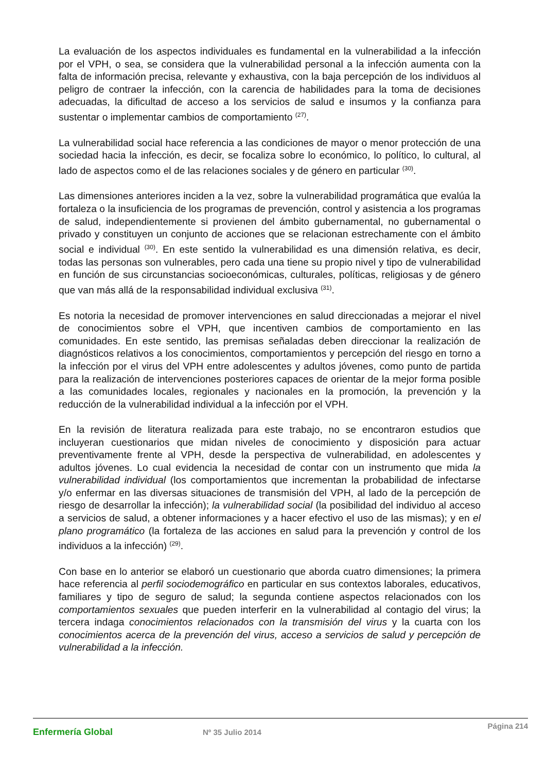La evaluación de los aspectos individuales es fundamental en la vulnerabilidad a la infección por el VPH, o sea, se considera que la vulnerabilidad personal a la infección aumenta con la falta de información precisa, relevante y exhaustiva, con la baja percepción de los individuos al peligro de contraer la infección, con la carencia de habilidades para la toma de decisiones adecuadas, la dificultad de acceso a los servicios de salud e insumos y la confianza para sustentar o implementar cambios de comportamiento <sup>(27)</sup>.
La vulnerabilidad social hace referencia a las condiciones de mayor o menor protección de una sociedad hacia la infección, es decir, se focaliza sobre lo económico, lo político, lo cultural, al lado de aspectos como el de las relaciones sociales y de género en particular <sup>(30)</sup>.
Las dimensiones anteriores inciden a la vez, sobre la vulnerabilidad programática que evalúa la fortaleza o la insuficiencia de los programas de prevención, control y asistencia a los programas de salud, independientemente si provienen del ámbito gubernamental, no gubernamental o privado y constituyen un conjunto de acciones que se relacionan estrechamente con el ámbito social e individual <sup>(30)</sup>. En este sentido la vulnerabilidad es una dimensión relativa, es decir, todas las personas son vulnerables, pero cada una tiene su propio nivel y tipo de vulnerabilidad en función de sus circunstancias socioeconómicas, culturales, políticas, religiosas y de género que van más allá de la responsabilidad individual exclusiva <sup>(31)</sup>.
Es notoria la necesidad de promover intervenciones en salud direccionadas a mejorar el nivel de conocimientos sobre el VPH, que incentiven cambios de comportamiento en las comunidades. En este sentido, las premisas señaladas deben direccionar la realización de diagnósticos relativos a los conocimientos, comportamientos y percepción del riesgo en torno a la infección por el virus del VPH entre adolescentes y adultos jóvenes, como punto de partida para la realización de intervenciones posteriores capaces de orientar de la mejor forma posible a las comunidades locales, regionales y nacionales en la promoción, la prevención y la reducción de la vulnerabilidad individual a la infección por el VPH.
En la revisión de literatura realizada para este trabajo, no se encontraron estudios que incluyeran cuestionarios que midan niveles de conocimiento y disposición para actuar preventivamente frente al VPH, desde la perspectiva de vulnerabilidad, en adolescentes y adultos jóvenes. Lo cual evidencia la necesidad de contar con un instrumento que mida la vulnerabilidad individual (los comportamientos que incrementan la probabilidad de infectarse y/o enfermar en las diversas situaciones de transmisión del VPH, al lado de la percepción de riesgo de desarrollar la infección); la vulnerabilidad social (la posibilidad del individuo al acceso a servicios de salud, a obtener informaciones y a hacer efectivo el uso de las mismas); y en el plano programático (la fortaleza de las acciones en salud para la prevención y control de los individuos a la infección) <sup>(29)</sup>.
Con base en lo anterior se elaboró un cuestionario que aborda cuatro dimensiones; la primera hace referencia al perfil sociodemográfico en particular en sus contextos laborales, educativos, familiares y tipo de seguro de salud; la segunda contiene aspectos relacionados con los comportamientos sexuales que pueden interferir en la vulnerabilidad al contagio del virus; la tercera indaga conocimientos relacionados con la transmisión del virus y la cuarta con los conocimientos acerca de la prevención del virus, acceso a servicios de salud y percepción de vulnerabilidad a la infección.
Enfermería Global
Nº 35 Julio 2014
Página 214